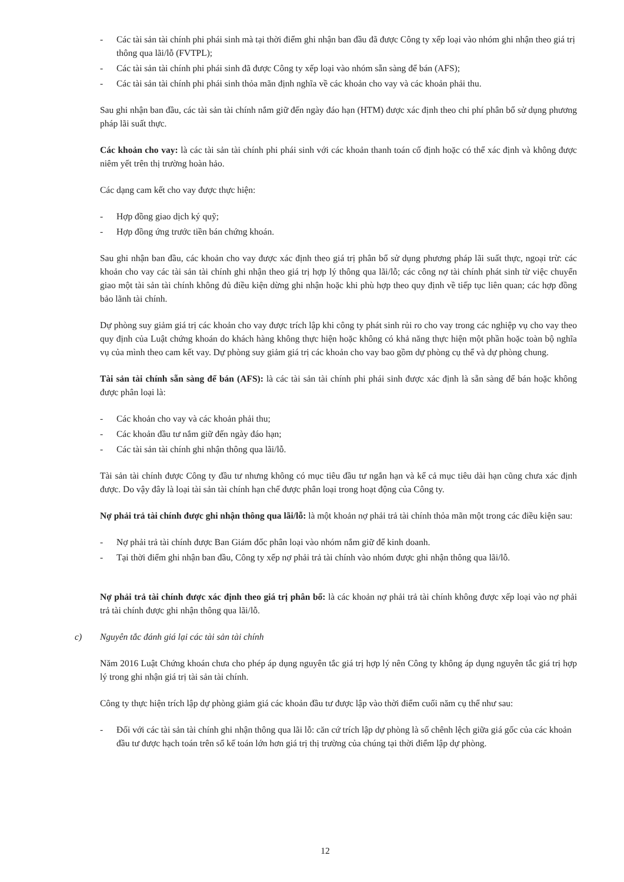- Các tài sản tài chính phi phái sinh mà tại thời điểm ghi nhận ban đầu đã được Công ty xếp loại vào nhóm ghi nhận theo giá trị thông qua lãi/lỗ (FVTPL);
- Các tài sản tài chính phi phái sinh đã được Công ty xếp loại vào nhóm sẵn sàng để bán (AFS);
- Các tài sản tài chính phi phái sinh thỏa mãn định nghĩa về các khoản cho vay và các khoản phải thu.
Sau ghi nhận ban đầu, các tài sản tài chính nắm giữ đến ngày đáo hạn (HTM) được xác định theo chi phí phân bổ sử dụng phương pháp lãi suất thực.
Các khoản cho vay: là các tài sản tài chính phi phái sinh với các khoản thanh toán cố định hoặc có thể xác định và không được niêm yết trên thị trường hoàn hảo.
Các dạng cam kết cho vay được thực hiện:
- Hợp đồng giao dịch ký quỹ;
- Hợp đồng ứng trước tiền bán chứng khoán.
Sau ghi nhận ban đầu, các khoản cho vay được xác định theo giá trị phân bổ sử dụng phương pháp lãi suất thực, ngoại trừ: các khoản cho vay các tài sản tài chính ghi nhận theo giá trị hợp lý thông qua lãi/lỗ; các công nợ tài chính phát sinh từ việc chuyển giao một tài sản tài chính không đủ điều kiện dừng ghi nhận hoặc khi phù hợp theo quy định về tiếp tục liên quan; các hợp đồng bảo lãnh tài chính.
Dự phòng suy giảm giá trị các khoản cho vay được trích lập khi công ty phát sinh rủi ro cho vay trong các nghiệp vụ cho vay theo quy định của Luật chứng khoán do khách hàng không thực hiện hoặc không có khả năng thực hiện một phần hoặc toàn bộ nghĩa vụ của mình theo cam kết vay. Dự phòng suy giảm giá trị các khoản cho vay bao gồm dự phòng cụ thể và dự phòng chung.
Tài sản tài chính sẵn sàng để bán (AFS): là các tài sản tài chính phi phái sinh được xác định là sẵn sàng để bán hoặc không được phân loại là:
- Các khoản cho vay và các khoản phải thu;
- Các khoản đầu tư nắm giữ đến ngày đáo hạn;
- Các tài sản tài chính ghi nhận thông qua lãi/lỗ.
Tài sản tài chính được Công ty đầu tư nhưng không có mục tiêu đầu tư ngắn hạn và kể cả mục tiêu dài hạn cũng chưa xác định được. Do vậy đây là loại tài sản tài chính hạn chế được phân loại trong hoạt động của Công ty.
Nợ phải trả tài chính được ghi nhận thông qua lãi/lỗ: là một khoản nợ phải trả tài chính thỏa mãn một trong các điều kiện sau:
- Nợ phải trả tài chính được Ban Giám đốc phân loại vào nhóm nắm giữ để kinh doanh.
- Tại thời điểm ghi nhận ban đầu, Công ty xếp nợ phải trả tài chính vào nhóm được ghi nhận thông qua lãi/lỗ.
Nợ phải trả tài chính được xác định theo giá trị phân bổ: là các khoản nợ phải trả tài chính không được xếp loại vào nợ phải trả tài chính được ghi nhận thông qua lãi/lỗ.
c) Nguyên tắc đánh giá lại các tài sản tài chính
Năm 2016 Luật Chứng khoán chưa cho phép áp dụng nguyên tắc giá trị hợp lý nên Công ty không áp dụng nguyên tắc giá trị hợp lý trong ghi nhận giá trị tài sản tài chính.
Công ty thực hiện trích lập dự phòng giảm giá các khoản đầu tư được lập vào thời điểm cuối năm cụ thể như sau:
- Đối với các tài sản tài chính ghi nhận thông qua lãi lỗ: căn cứ trích lập dự phòng là số chênh lệch giữa giá gốc của các khoản đầu tư được hạch toán trên sổ kế toán lớn hơn giá trị thị trường của chúng tại thời điểm lập dự phòng.
12